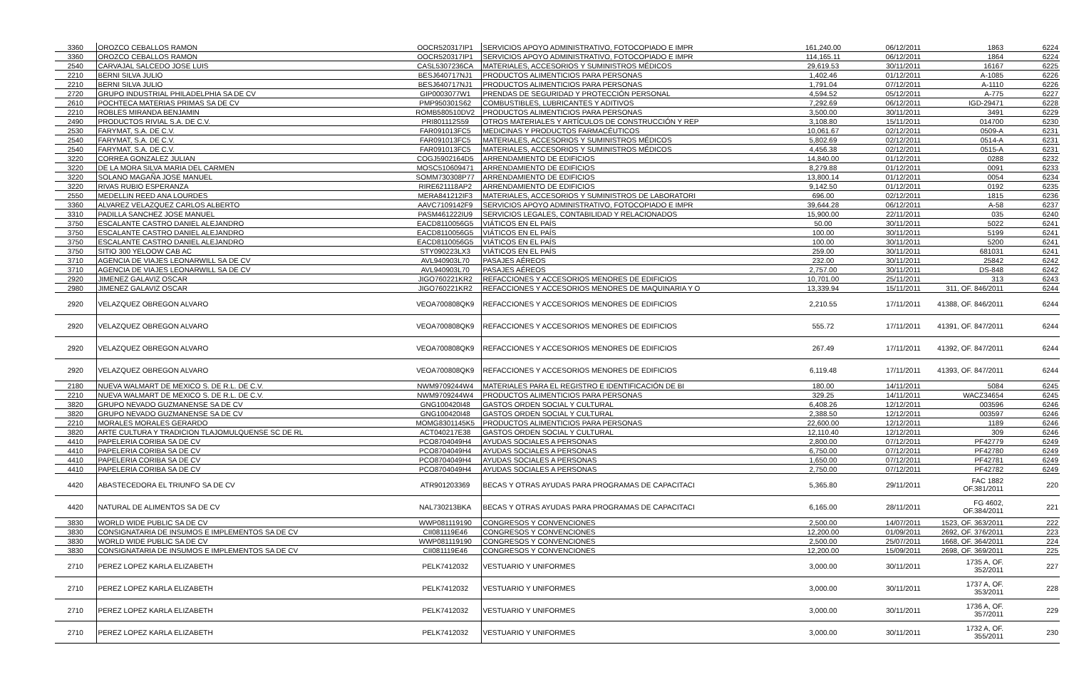| 3360 | OROZCO CEBALLOS RAMON | OOCR520317IP1 | SERVICIOS APOYO ADMINISTRATIVO, FOTOCOPIADO E IMPR | 161,240.00 | 06/12/2011 | 1863 | 6224 |
| 3360 | OROZCO CEBALLOS RAMON | OOCR520317IP1 | SERVICIOS APOYO ADMINISTRATIVO, FOTOCOPIADO E IMPR | 114,165.11 | 06/12/2011 | 1864 | 6224 |
| 2540 | CARVAJAL SALCEDO JOSE LUIS | CASL5307236CA | MATERIALES, ACCESORIOS Y SUMINISTROS MÉDICOS | 29,619.53 | 30/11/2011 | 16167 | 6225 |
| 2210 | BERNI SILVA JULIO | BESJ640717NJ1 | PRODUCTOS ALIMENTICIOS PARA PERSONAS | 1,402.46 | 01/12/2011 | A-1085 | 6226 |
| 2210 | BERNI SILVA JULIO | BESJ640717NJ1 | PRODUCTOS ALIMENTICIOS PARA PERSONAS | 1,791.04 | 07/12/2011 | A-1110 | 6226 |
| 2720 | GRUPO INDUSTRIAL PHILADELPHIA SA DE CV | GIP0003077W1 | PRENDAS DE SEGURIDAD Y PROTECCIÓN PERSONAL | 4,594.52 | 05/12/2011 | A-775 | 6227 |
| 2610 | POCHTECA MATERIAS PRIMAS SA DE CV | PMP950301S62 | COMBUSTIBLES, LUBRICANTES Y ADITIVOS | 7,292.69 | 06/12/2011 | IGD-29471 | 6228 |
| 2210 | ROBLES MIRANDA BENJAMIN | ROMB580510DV2 | PRODUCTOS ALIMENTICIOS PARA PERSONAS | 3,500.00 | 30/11/2011 | 3491 | 6229 |
| 2490 | PRODUCTOS RIVIAL S.A. DE C.V. | PRI801112S59 | OTROS MATERIALES Y ARTÍCULOS DE CONSTRUCCIÓN Y REP | 3,108.80 | 15/11/2011 | 014700 | 6230 |
| 2530 | FARYMAT, S.A. DE C.V. | FAR091013FC5 | MEDICINAS Y PRODUCTOS FARMACÉUTICOS | 10,061.67 | 02/12/2011 | 0509-A | 6231 |
| 2540 | FARYMAT, S.A. DE C.V. | FAR091013FC5 | MATERIALES, ACCESORIOS Y SUMINISTROS MÉDICOS | 5,802.69 | 02/12/2011 | 0514-A | 6231 |
| 2540 | FARYMAT, S.A. DE C.V. | FAR091013FC5 | MATERIALES, ACCESORIOS Y SUMINISTROS MÉDICOS | 4,456.38 | 02/12/2011 | 0515-A | 6231 |
| 3220 | CORREA GONZALEZ JULIAN | COGJ5902164D5 | ARRENDAMIENTO DE EDIFICIOS | 14,840.00 | 01/12/2011 | 0288 | 6232 |
| 3220 | DE LA MORA SILVA MARIA DEL CARMEN | MOSC510609471 | ARRENDAMIENTO DE EDIFICIOS | 8,279.88 | 01/12/2011 | 0091 | 6233 |
| 3220 | SOLANO MAGAÑA JOSE MANUEL | SOMM730308P77 | ARRENDAMIENTO DE EDIFICIOS | 13,800.14 | 01/12/2011 | 0054 | 6234 |
| 3220 | RIVAS RUBIO ESPERANZA | RIRE621118AP2 | ARRENDAMIENTO DE EDIFICIOS | 9,142.50 | 01/12/2011 | 0192 | 6235 |
| 2550 | MEDELLIN REED ANA LOURDES | MERA841212IF3 | MATERIALES, ACCESORIOS Y SUMINISTROS DE LABORATORI | 696.00 | 02/12/2011 | 1815 | 6236 |
| 3360 | ALVAREZ VELAZQUEZ CARLOS ALBERTO | AAVC7109142F9 | SERVICIOS APOYO ADMINISTRATIVO, FOTOCOPIADO E IMPR | 39,644.28 | 06/12/2011 | A-58 | 6237 |
| 3310 | PADILLA SANCHEZ JOSE MANUEL | PASM461222IU9 | SERVICIOS LEGALES, CONTABILIDAD Y RELACIONADOS | 15,900.00 | 22/11/2011 | 035 | 6240 |
| 3750 | ESCALANTE CASTRO DANIEL ALEJANDRO | EACD8110056G5 | VIÁTICOS EN EL PAÍS | 50.00 | 30/11/2011 | 5022 | 6241 |
| 3750 | ESCALANTE CASTRO DANIEL ALEJANDRO | EACD8110056G5 | VIÁTICOS EN EL PAÍS | 100.00 | 30/11/2011 | 5199 | 6241 |
| 3750 | ESCALANTE CASTRO DANIEL ALEJANDRO | EACD8110056G5 | VIÁTICOS EN EL PAÍS | 100.00 | 30/11/2011 | 5200 | 6241 |
| 3750 | SITIO 300 YELOOW CAB AC | STY090223LX3 | VIÁTICOS EN EL PAÍS | 259.00 | 30/11/2011 | 681031 | 6241 |
| 3710 | AGENCIA DE VIAJES LEONARWILL SA DE CV | AVL940903L70 | PASAJES AÉREOS | 232.00 | 30/11/2011 | 25842 | 6242 |
| 3710 | AGENCIA DE VIAJES LEONARWILL SA DE CV | AVL940903L70 | PASAJES AÉREOS | 2,757.00 | 30/11/2011 | DS-848 | 6242 |
| 2920 | JIMENEZ GALAVIZ OSCAR | JIGO760221KR2 | REFACCIONES Y ACCESORIOS MENORES DE EDIFICIOS | 10,701.00 | 25/11/2011 | 313 | 6243 |
| 2980 | JIMENEZ GALAVIZ OSCAR | JIGO760221KR2 | REFACCIONES Y ACCESORIOS MENORES DE MAQUINARIA Y O | 13,339.94 | 15/11/2011 | 311, OF. 846/2011 | 6244 |
| 2920 | VELAZQUEZ OBREGON ALVARO | VEOA700808QK9 | REFACCIONES Y ACCESORIOS MENORES DE EDIFICIOS | 2,210.55 | 17/11/2011 | 41388, OF. 846/2011 | 6244 |
| 2920 | VELAZQUEZ OBREGON ALVARO | VEOA700808QK9 | REFACCIONES Y ACCESORIOS MENORES DE EDIFICIOS | 555.72 | 17/11/2011 | 41391, OF. 847/2011 | 6244 |
| 2920 | VELAZQUEZ OBREGON ALVARO | VEOA700808QK9 | REFACCIONES Y ACCESORIOS MENORES DE EDIFICIOS | 267.49 | 17/11/2011 | 41392, OF. 847/2011 | 6244 |
| 2920 | VELAZQUEZ OBREGON ALVARO | VEOA700808QK9 | REFACCIONES Y ACCESORIOS MENORES DE EDIFICIOS | 6,119.48 | 17/11/2011 | 41393, OF. 847/2011 | 6244 |
| 2180 | NUEVA WALMART DE MEXICO S. DE R.L. DE C.V. | NWM9709244W4 | MATERIALES PARA EL REGISTRO E IDENTIFICACIÓN DE BI | 180.00 | 14/11/2011 | 5084 | 6245 |
| 2210 | NUEVA WALMART DE MEXICO S. DE R.L. DE C.V. | NWM9709244W4 | PRODUCTOS ALIMENTICIOS PARA PERSONAS | 329.25 | 14/11/2011 | WACZ34654 | 6245 |
| 3820 | GRUPO NEVADO GUZMANENSE SA DE CV | GNG100420I48 | GASTOS ORDEN SOCIAL Y CULTURAL | 6,408.26 | 12/12/2011 | 003596 | 6246 |
| 3820 | GRUPO NEVADO GUZMANENSE SA DE CV | GNG100420I48 | GASTOS ORDEN SOCIAL Y CULTURAL | 2,388.50 | 12/12/2011 | 003597 | 6246 |
| 2210 | MORALES MORALES GERARDO | MOMG8301145K5 | PRODUCTOS ALIMENTICIOS PARA PERSONAS | 22,600.00 | 12/12/2011 | 1189 | 6246 |
| 3820 | ARTE CULTURA Y TRADICION TLAJOMULQUENSE SC DE RL | ACT040217E38 | GASTOS ORDEN SOCIAL Y CULTURAL | 12,110.40 | 12/12/2011 | 309 | 6246 |
| 4410 | PAPELERIA CORIBA SA DE CV | PCO8704049H4 | AYUDAS SOCIALES A PERSONAS | 2,800.00 | 07/12/2011 | PF42779 | 6249 |
| 4410 | PAPELERIA CORIBA SA DE CV | PCO8704049H4 | AYUDAS SOCIALES A PERSONAS | 6,750.00 | 07/12/2011 | PF42780 | 6249 |
| 4410 | PAPELERIA CORIBA SA DE CV | PCO8704049H4 | AYUDAS SOCIALES A PERSONAS | 1,650.00 | 07/12/2011 | PF42781 | 6249 |
| 4410 | PAPELERIA CORIBA SA DE CV | PCO8704049H4 | AYUDAS SOCIALES A PERSONAS | 2,750.00 | 07/12/2011 | PF42782 | 6249 |
| 4420 | ABASTECEDORA EL TRIUNFO SA DE CV | ATR901203369 | BECAS Y OTRAS AYUDAS PARA PROGRAMAS DE CAPACITACI | 5,365.80 | 29/11/2011 | FAC 1882 OF.381/2011 | 220 |
| 4420 | NATURAL DE ALIMENTOS SA DE CV | NAL730213BKA | BECAS Y OTRAS AYUDAS PARA PROGRAMAS DE CAPACITACI | 6,165.00 | 28/11/2011 | FG 4602, OF.384/2011 | 221 |
| 3830 | WORLD WIDE PUBLIC SA DE CV | WWP081119190 | CONGRESOS Y CONVENCIONES | 2,500.00 | 14/07/2011 | 1523, OF. 363/2011 | 222 |
| 3830 | CONSIGNATARIA DE INSUMOS E IMPLEMENTOS SA DE CV | CII081119E46 | CONGRESOS Y CONVENCIONES | 12,200.00 | 01/09/2011 | 2692, OF. 376/2011 | 223 |
| 3830 | WORLD WIDE PUBLIC SA DE CV | WWP081119190 | CONGRESOS Y CONVENCIONES | 2,500.00 | 25/07/2011 | 1668, OF. 364/2011 | 224 |
| 3830 | CONSIGNATARIA DE INSUMOS E IMPLEMENTOS SA DE CV | CII081119E46 | CONGRESOS Y CONVENCIONES | 12,200.00 | 15/09/2011 | 2698, OF. 369/2011 | 225 |
| 2710 | PEREZ LOPEZ KARLA ELIZABETH | PELK7412032 | VESTUARIO Y UNIFORMES | 3,000.00 | 30/11/2011 | 1735 A, OF. 352/2011 | 227 |
| 2710 | PEREZ LOPEZ KARLA ELIZABETH | PELK7412032 | VESTUARIO Y UNIFORMES | 3,000.00 | 30/11/2011 | 1737 A, OF. 353/2011 | 228 |
| 2710 | PEREZ LOPEZ KARLA ELIZABETH | PELK7412032 | VESTUARIO Y UNIFORMES | 3,000.00 | 30/11/2011 | 1736 A, OF. 357/2011 | 229 |
| 2710 | PEREZ LOPEZ KARLA ELIZABETH | PELK7412032 | VESTUARIO Y UNIFORMES | 3,000.00 | 30/11/2011 | 1732 A, OF. 355/2011 | 230 |